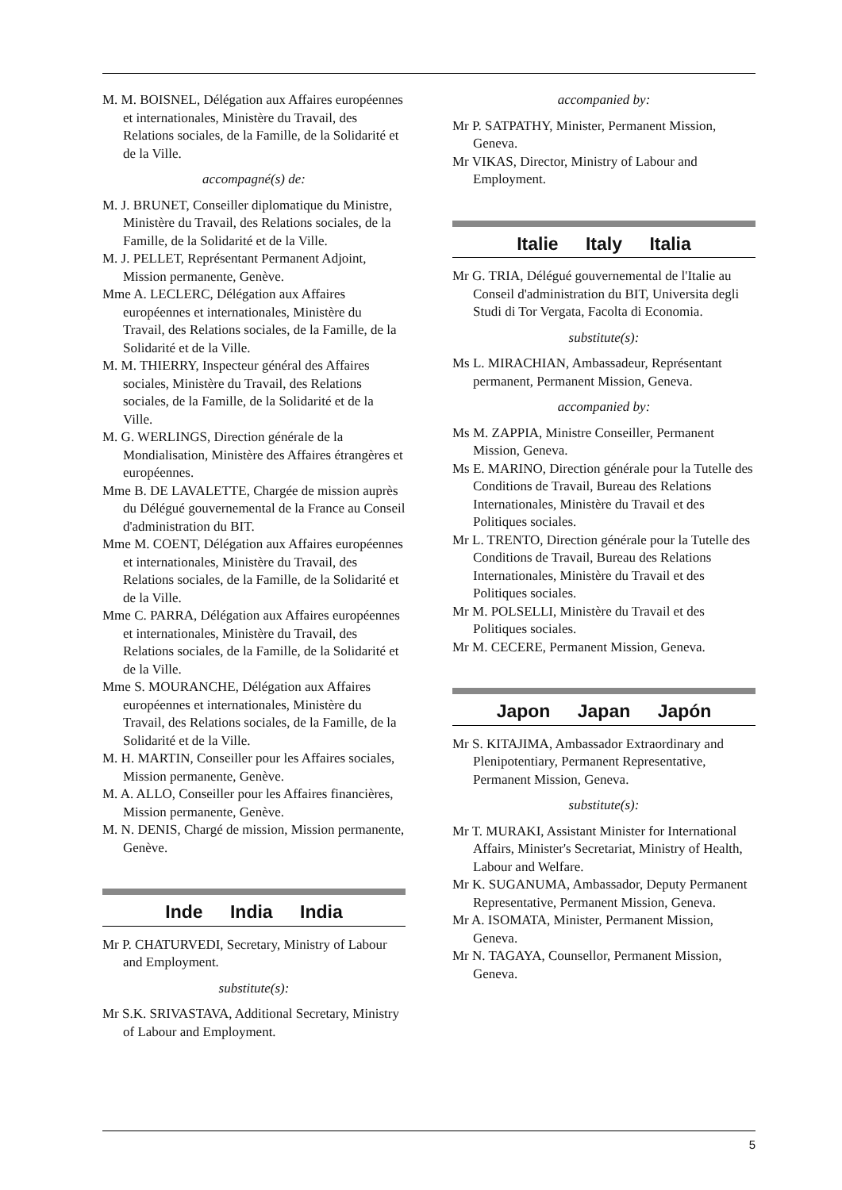M. M. BOISNEL, Délégation aux Affaires européennes et internationales, Ministère du Travail, des Relations sociales, de la Famille, de la Solidarité et de la Ville.
accompagné(s) de:
M. J. BRUNET, Conseiller diplomatique du Ministre, Ministère du Travail, des Relations sociales, de la Famille, de la Solidarité et de la Ville.
M. J. PELLET, Représentant Permanent Adjoint, Mission permanente, Genève.
Mme A. LECLERC, Délégation aux Affaires européennes et internationales, Ministère du Travail, des Relations sociales, de la Famille, de la Solidarité et de la Ville.
M. M. THIERRY, Inspecteur général des Affaires sociales, Ministère du Travail, des Relations sociales, de la Famille, de la Solidarité et de la Ville.
M. G. WERLINGS, Direction générale de la Mondialisation, Ministère des Affaires étrangères et européennes.
Mme B. DE LAVALETTE, Chargée de mission auprès du Délégué gouvernemental de la France au Conseil d'administration du BIT.
Mme M. COENT, Délégation aux Affaires européennes et internationales, Ministère du Travail, des Relations sociales, de la Famille, de la Solidarité et de la Ville.
Mme C. PARRA, Délégation aux Affaires européennes et internationales, Ministère du Travail, des Relations sociales, de la Famille, de la Solidarité et de la Ville.
Mme S. MOURANCHE, Délégation aux Affaires européennes et internationales, Ministère du Travail, des Relations sociales, de la Famille, de la Solidarité et de la Ville.
M. H. MARTIN, Conseiller pour les Affaires sociales, Mission permanente, Genève.
M. A. ALLO, Conseiller pour les Affaires financières, Mission permanente, Genève.
M. N. DENIS, Chargé de mission, Mission permanente, Genève.
Inde India India
Mr P. CHATURVEDI, Secretary, Ministry of Labour and Employment.
substitute(s):
Mr S.K. SRIVASTAVA, Additional Secretary, Ministry of Labour and Employment.
accompanied by:
Mr P. SATPATHY, Minister, Permanent Mission, Geneva.
Mr VIKAS, Director, Ministry of Labour and Employment.
Italie Italy Italia
Mr G. TRIA, Délégué gouvernemental de l'Italie au Conseil d'administration du BIT, Universita degli Studi di Tor Vergata, Facolta di Economia.
substitute(s):
Ms L. MIRACHIAN, Ambassadeur, Représentant permanent, Permanent Mission, Geneva.
accompanied by:
Ms M. ZAPPIA, Ministre Conseiller, Permanent Mission, Geneva.
Ms E. MARINO, Direction générale pour la Tutelle des Conditions de Travail, Bureau des Relations Internationales, Ministère du Travail et des Politiques sociales.
Mr L. TRENTO, Direction générale pour la Tutelle des Conditions de Travail, Bureau des Relations Internationales, Ministère du Travail et des Politiques sociales.
Mr M. POLSELLI, Ministère du Travail et des Politiques sociales.
Mr M. CECERE, Permanent Mission, Geneva.
Japon Japan Japón
Mr S. KITAJIMA, Ambassador Extraordinary and Plenipotentiary, Permanent Representative, Permanent Mission, Geneva.
substitute(s):
Mr T. MURAKI, Assistant Minister for International Affairs, Minister's Secretariat, Ministry of Health, Labour and Welfare.
Mr K. SUGANUMA, Ambassador, Deputy Permanent Representative, Permanent Mission, Geneva.
Mr A. ISOMATA, Minister, Permanent Mission, Geneva.
Mr N. TAGAYA, Counsellor, Permanent Mission, Geneva.
5